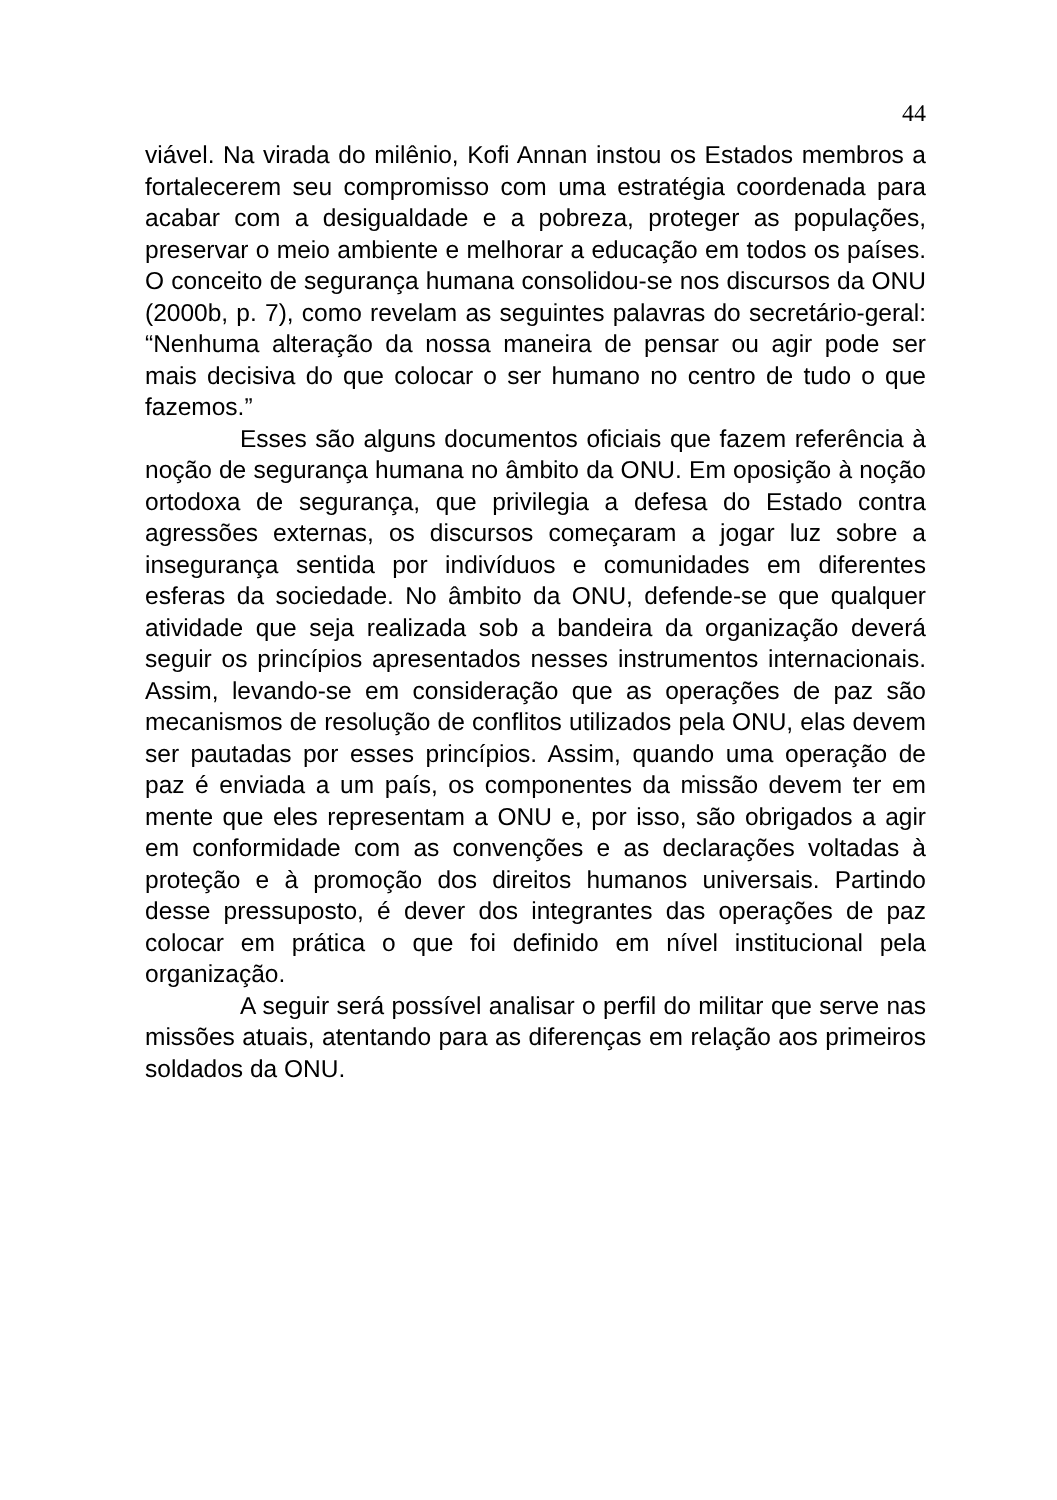44
viável. Na virada do milênio, Kofi Annan instou os Estados membros a fortalecerem seu compromisso com uma estratégia coordenada para acabar com a desigualdade e a pobreza, proteger as populações, preservar o meio ambiente e melhorar a educação em todos os países. O conceito de segurança humana consolidou-se nos discursos da ONU (2000b, p. 7), como revelam as seguintes palavras do secretário-geral: “Nenhuma alteração da nossa maneira de pensar ou agir pode ser mais decisiva do que colocar o ser humano no centro de tudo o que fazemos.”
Esses são alguns documentos oficiais que fazem referência à noção de segurança humana no âmbito da ONU. Em oposição à noção ortodoxa de segurança, que privilegia a defesa do Estado contra agressões externas, os discursos começaram a jogar luz sobre a insegurança sentida por indivíduos e comunidades em diferentes esferas da sociedade. No âmbito da ONU, defende-se que qualquer atividade que seja realizada sob a bandeira da organização deverá seguir os princípios apresentados nesses instrumentos internacionais. Assim, levando-se em consideração que as operações de paz são mecanismos de resolução de conflitos utilizados pela ONU, elas devem ser pautadas por esses princípios. Assim, quando uma operação de paz é enviada a um país, os componentes da missão devem ter em mente que eles representam a ONU e, por isso, são obrigados a agir em conformidade com as convenções e as declarações voltadas à proteção e à promoção dos direitos humanos universais. Partindo desse pressuposto, é dever dos integrantes das operações de paz colocar em prática o que foi definido em nível institucional pela organização.
A seguir será possível analisar o perfil do militar que serve nas missões atuais, atentando para as diferenças em relação aos primeiros soldados da ONU.